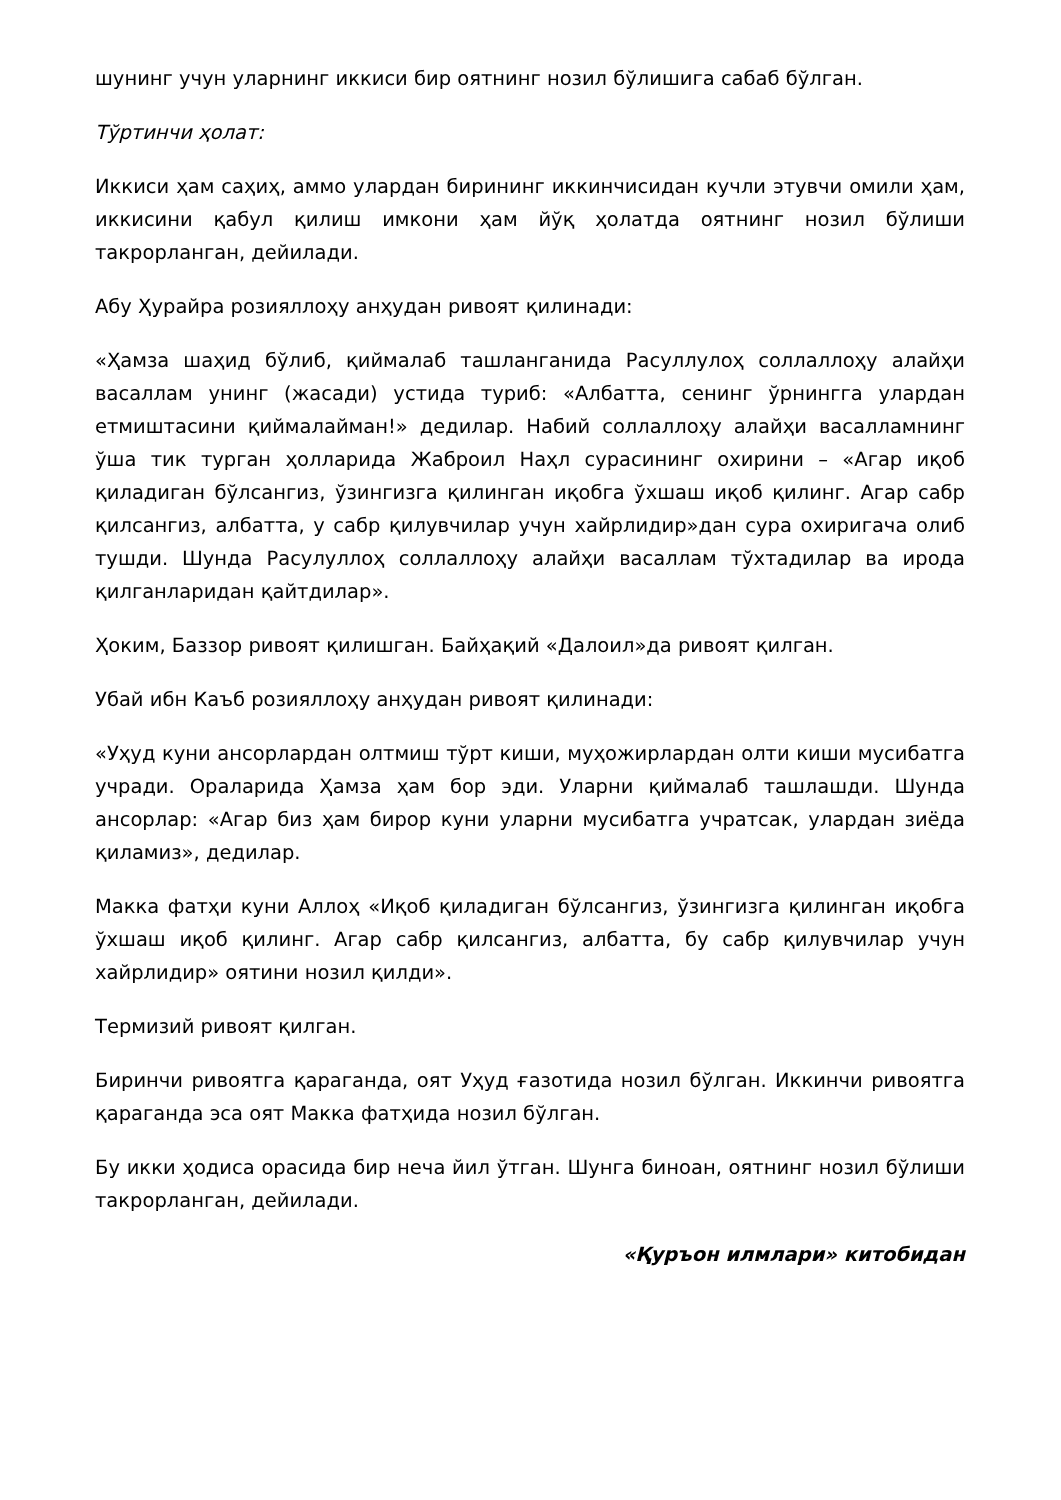шунинг учун уларнинг иккиси бир оятнинг нозил бўлишига сабаб бўлган.
Тўртинчи ҳолат:
Иккиси ҳам саҳиҳ, аммо улардан бирининг иккинчисидан кучли этувчи омили ҳам, иккисини қабул қилиш имкони ҳам йўқ ҳолатда оятнинг нозил бўлиши такрорланган, дейилади.
Абу Ҳурайра розияллоҳу анҳудан ривоят қилинади:
«Ҳамза шаҳид бўлиб, қиймалаб ташланганида Расуллулоҳ соллаллоҳу алайҳи васаллам унинг (жасади) устида туриб: «Албатта, сенинг ўрнингга улардан етмиштасини қиймалайман!» дедилар. Набий соллаллоҳу алайҳи васалламнинг ўша тик турган ҳолларида Жаброил Наҳл сурасининг охирини – «Агар иқоб қиладиган бўлсангиз, ўзингизга қилинган иқобга ўхшаш иқоб қилинг. Агар сабр қилсангиз, албатта, у сабр қилувчилар учун хайрлидир»дан сура охиригача олиб тушди. Шунда Расулуллоҳ соллаллоҳу алайҳи васаллам тўхтадилар ва ирода қилганларидан қайтдилар».
Ҳоким, Баззор ривоят қилишган. Байҳақий «Далоил»да ривоят қилган.
Убай ибн Каъб розияллоҳу анҳудан ривоят қилинади:
«Уҳуд куни ансорлардан олтмиш тўрт киши, муҳожирлардан олти киши мусибатга учради. Ораларида Ҳамза ҳам бор эди. Уларни қиймалаб ташлашди. Шунда ансорлар: «Агар биз ҳам бирор куни уларни мусибатга учратсак, улардан зиёда қиламиз», дедилар.
Макка фатҳи куни Аллоҳ «Иқоб қиладиган бўлсангиз, ўзингизга қилинган иқобга ўхшаш иқоб қилинг. Агар сабр қилсангиз, албатта, бу сабр қилувчилар учун хайрлидир» оятини нозил қилди».
Термизий ривоят қилган.
Биринчи ривоятга қараганда, оят Уҳуд ғазотида нозил бўлган. Иккинчи ривоятга қараганда эса оят Макка фатҳида нозил бўлган.
Бу икки ҳодиса орасида бир неча йил ўтган. Шунга биноан, оятнинг нозил бўлиши такрорланган, дейилади.
«Қуръон илмлари» китобидан